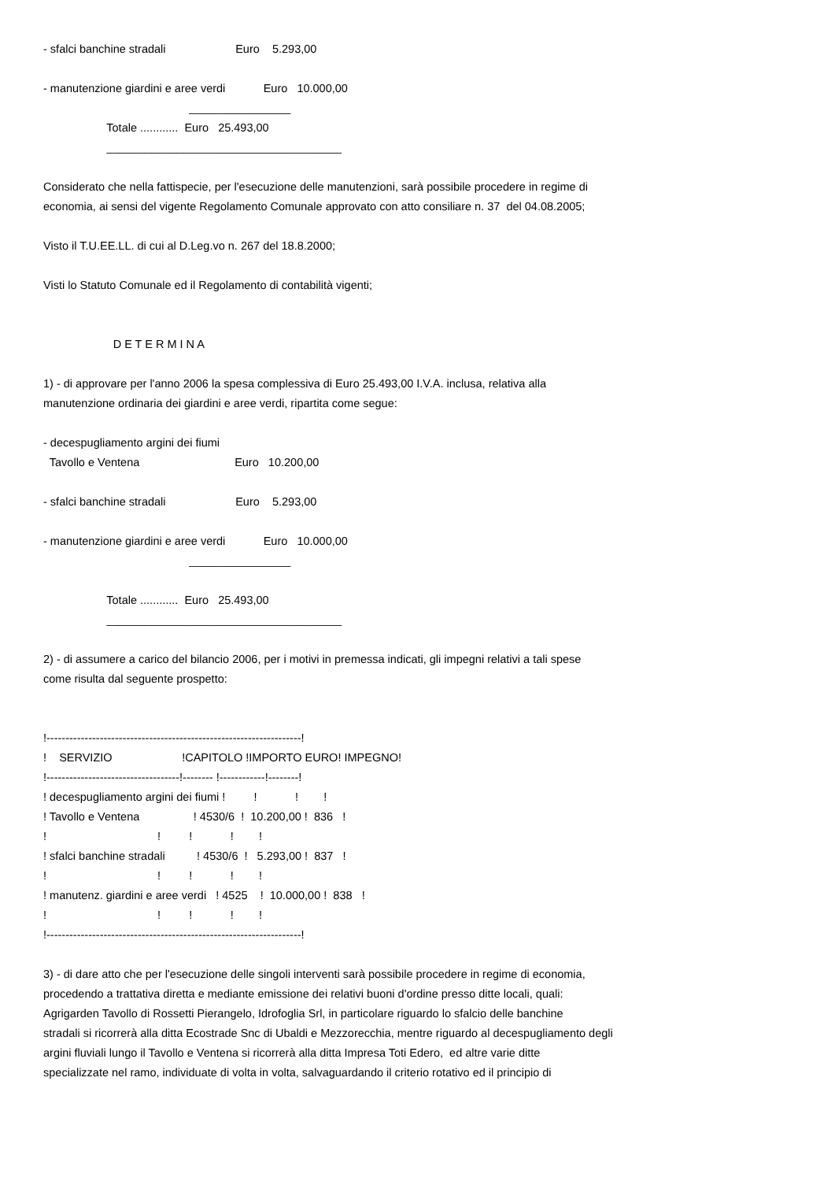- sfalci banchine stradali Euro 5.293,00
- manutenzione giardini e aree verdi Euro 10.000,00
________________
Totale ............ Euro 25.493,00
_____________________________________
Considerato che nella fattispecie, per l'esecuzione delle manutenzioni, sarà possibile procedere in regime di economia, ai sensi del vigente Regolamento Comunale approvato con atto consiliare n. 37 del 04.08.2005;
Visto il T.U.EE.LL. di cui al D.Leg.vo n. 267 del 18.8.2000;
Visti lo Statuto Comunale ed il Regolamento di contabilità vigenti;
D E T E R M I N A
1) - di approvare per l'anno 2006 la spesa complessiva di Euro 25.493,00 I.V.A. inclusa, relativa alla manutenzione ordinaria dei giardini e aree verdi, ripartita come segue:
- decespugliamento argini dei fiumi Tavollo e Ventena Euro 10.200,00
- sfalci banchine stradali Euro 5.293,00
- manutenzione giardini e aree verdi Euro 10.000,00
________________
Totale ............ Euro 25.493,00
_____________________________________
2) - di assumere a carico del bilancio 2006, per i motivi in premessa indicati, gli impegni relativi a tali spese come risulta dal seguente prospetto:
!-------------------------------------------------------------------! ! SERVIZIO !CAPITOLO !IMPORTO EURO! IMPEGNO! !-----------------------------------!-------- !------------!--------! ! decespugliamento argini dei fiumi ! ! ! ! ! Tavollo e Ventena ! 4530/6 ! 10.200,00 ! 836 ! ! ! ! ! ! ! sfalci banchine stradali ! 4530/6 ! 5.293,00 ! 837 ! ! ! ! ! ! ! manutenz. giardini e aree verdi ! 4525 ! 10.000,00 ! 838 ! ! ! ! ! ! !-------------------------------------------------------------------!
3) - di dare atto che per l'esecuzione delle singoli interventi sarà possibile procedere in regime di economia, procedendo a trattativa diretta e mediante emissione dei relativi buoni d'ordine presso ditte locali, quali: Agrigarden Tavollo di Rossetti Pierangelo, Idrofoglia Srl, in particolare riguardo lo sfalcio delle banchine stradali si ricorrerà alla ditta Ecostrade Snc di Ubaldi e Mezzorecchia, mentre riguardo al decespugliamento degli argini fluviali lungo il Tavollo e Ventena si ricorrerà alla ditta Impresa Toti Edero, ed altre varie ditte specializzate nel ramo, individuate di volta in volta, salvaguardando il criterio rotativo ed il principio di